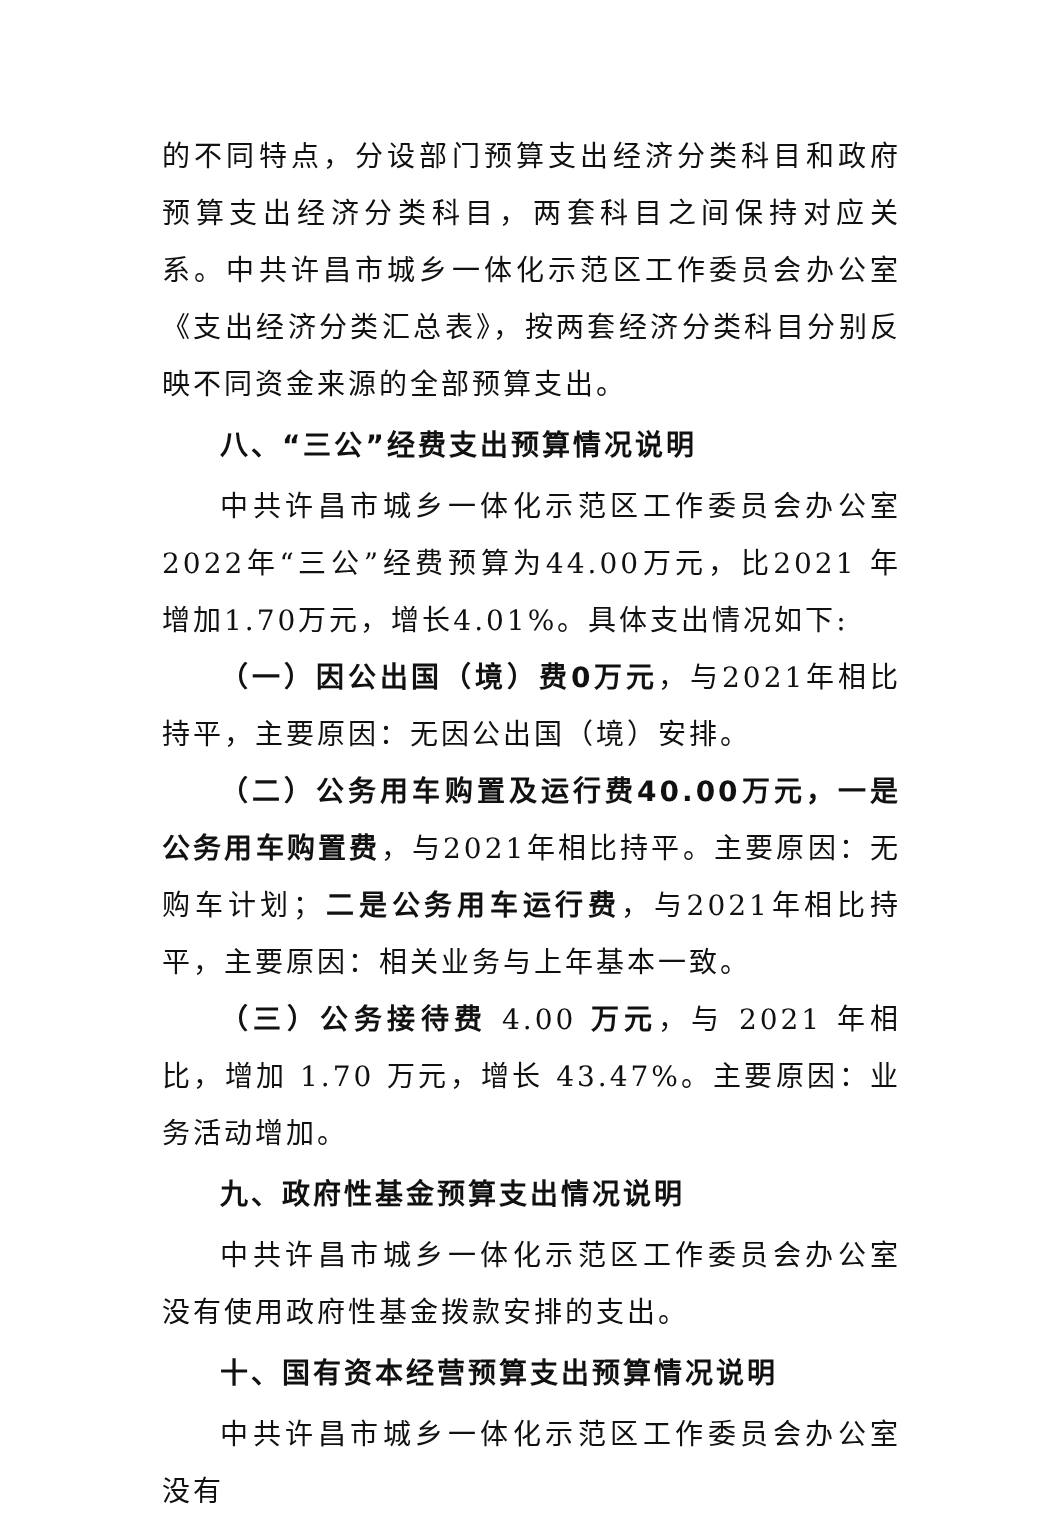的不同特点，分设部门预算支出经济分类科目和政府预算支出经济分类科目，两套科目之间保持对应关系。中共许昌市城乡一体化示范区工作委员会办公室《支出经济分类汇总表》，按两套经济分类科目分别反映不同资金来源的全部预算支出。
八、“三公”经费支出预算情况说明
中共许昌市城乡一体化示范区工作委员会办公室2022年“三公”经费预算为44.00万元，比2021 年增加1.70万元，增长4.01%。具体支出情况如下:
（一）因公出国（境）费0万元，与2021年相比持平，主要原因：无因公出国（境）安排。
（二）公务用车购置及运行费40.00万元，一是公务用车购置费，与2021年相比持平。主要原因：无购车计划；二是公务用车运行费，与2021年相比持平，主要原因：相关业务与上年基本一致。
（三）公务接待费 4.00 万元，与 2021 年相比，增加 1.70 万元，增长 43.47%。主要原因：业务活动增加。
九、政府性基金预算支出情况说明
中共许昌市城乡一体化示范区工作委员会办公室没有使用政府性基金拨款安排的支出。
十、国有资本经营预算支出预算情况说明
中共许昌市城乡一体化示范区工作委员会办公室没有